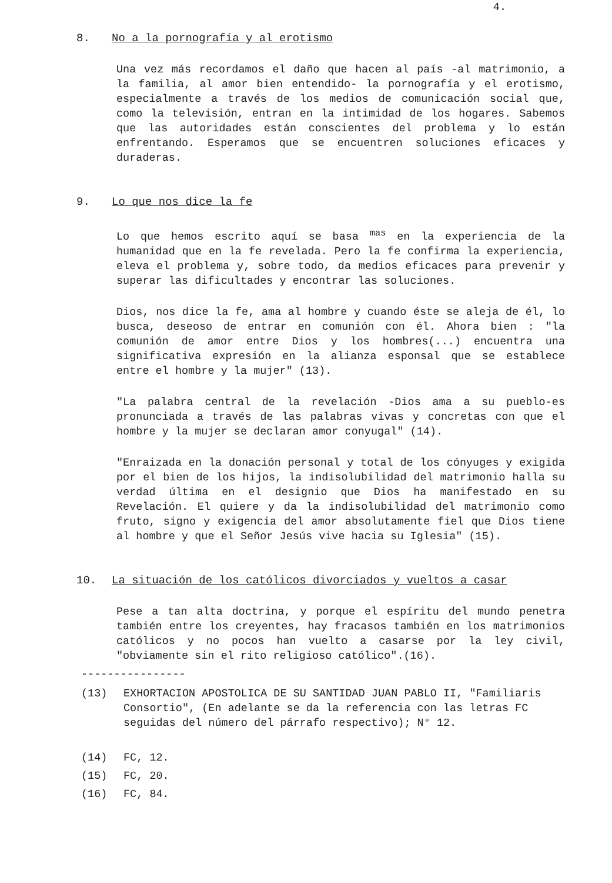4.
8. No a la pornografía y al erotismo
Una vez más recordamos el daño que hacen al país -al matrimonio, a la familia, al amor bien entendido- la pornografía y el erotismo, especialmente a través de los medios de comunicación social que, como la televisión, entran en la intimidad de los hogares. Sabemos que las autoridades están conscientes del problema y lo están enfrentando. Esperamos que se encuentren soluciones eficaces y duraderas.
9. Lo que nos dice la fe
Lo que hemos escrito aquí se basa <sup>mas</sup> en la experiencia de la humanidad que en la fe revelada. Pero la fe confirma la experiencia, eleva el problema y, sobre todo, da medios eficaces para prevenir y superar las dificultades y encontrar las soluciones.
Dios, nos dice la fe, ama al hombre y cuando éste se aleja de él, lo busca, deseoso de entrar en comunión con él. Ahora bien : "la comunión de amor entre Dios y los hombres(...) encuentra una significativa expresión en la alianza esponsal que se establece entre el hombre y la mujer" (13).
"La palabra central de la revelación -Dios ama a su pueblo-es pronunciada a través de las palabras vivas y concretas con que el hombre y la mujer se declaran amor conyugal" (14).
"Enraizada en la donación personal y total de los cónyuges y exigida por el bien de los hijos, la indisolubilidad del matrimonio halla su verdad última en el designio que Dios ha manifestado en su Revelación. El quiere y da la indisolubilidad del matrimonio como fruto, signo y exigencia del amor absolutamente fiel que Dios tiene al hombre y que el Señor Jesús vive hacia su Iglesia" (15).
10. La situación de los católicos divorciados y vueltos a casar
Pese a tan alta doctrina, y porque el espíritu del mundo penetra también entre los creyentes, hay fracasos también en los matrimonios católicos y no pocos han vuelto a casarse por la ley civil, "obviamente sin el rito religioso católico".(16).
----------------
(13) EXHORTACION APOSTOLICA DE SU SANTIDAD JUAN PABLO II, "Familiaris Consortio", (En adelante se da la referencia con las letras FC seguidas del número del párrafo respectivo); N° 12.
(14) FC, 12.
(15) FC, 20.
(16) FC, 84.